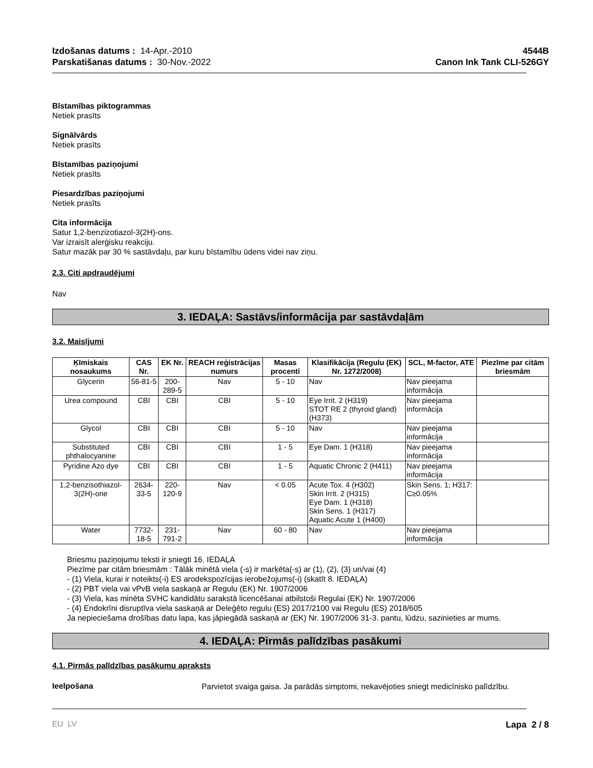Izdošanas datums : 14-Apr.-2010
Parskatišanas datums : 30-Nov.-2022
4544B
Canon Ink Tank CLI-526GY
Bīstamības piktogrammas
Netiek prasīts
Signālvārds
Netiek prasīts
Bīstamības paziņojumi
Netiek prasīts
Piesardzības paziņojumi
Netiek prasīts
Cita informācija
Satur 1,2-benzizotiazol-3(2H)-ons.
Var izraisīt alerģisku reakciju.
Satur mazāk par 30 % sastāvdaļu, par kuru bīstamību ūdens videi nav ziņu.
2.3. Citi apdraudējumi
Nav
3. IEDAĻA: Sastāvs/informācija par sastāvdaļām
3.2. Maisījumi
| Ķīmiskais nosaukums | CAS Nr. | EK Nr. | REACH reģistrācijas numurs | Masas procenti | Klasifikācija (Regulu (EK) Nr. 1272/2008) | SCL, M-factor, ATE | Piezīme par citām briesmām |
| --- | --- | --- | --- | --- | --- | --- | --- |
| Glycerin | 56-81-5 | 200-289-5 | Nav | 5 - 10 | Nav | Nav pieejama informācija | |
| Urea compound | CBI | CBI | CBI | 5 - 10 | Eye Irrit. 2 (H319) STOT RE 2 (thyroid gland) (H373) | Nav pieejama informācija | |
| Glycol | CBI | CBI | CBI | 5 - 10 | Nav | Nav pieejama informācija | |
| Substituted phthalocyanine | CBI | CBI | CBI | 1 - 5 | Eye Dam. 1 (H318) | Nav pieejama informācija | |
| Pyridine Azo dye | CBI | CBI | CBI | 1 - 5 | Aquatic Chronic 2 (H411) | Nav pieejama informācija | |
| 1,2-benzisothiazol-3(2H)-one | 2634-33-5 | 220-120-9 | Nav | < 0.05 | Acute Tox. 4 (H302) Skin Irrit. 2 (H315) Eye Dam. 1 (H318) Skin Sens. 1 (H317) Aquatic Acute 1 (H400) | Skin Sens. 1; H317: C≥0.05% | |
| Water | 7732-18-5 | 231-791-2 | Nav | 60 - 80 | Nav | Nav pieejama informācija | |
Briesmu paziņojumu teksti ir sniegti 16. IEDAĻA
Piezīme par citām briesmām : Tālāk minētā viela (-s) ir marķēta(-s) ar (1), (2), (3) un/vai (4)
- (1) Viela, kurai ir noteikts(-i) ES arodekspozīcijas ierobežojums(-i) (skatīt 8. IEDAĻA)
- (2) PBT viela vai vPvB viela saskaņā ar Regulu (EK) Nr. 1907/2006
- (3) Viela, kas minēta SVHC kandidātu sarakstā licencēšanai atbilstoši Regulai (EK) Nr. 1907/2006
- (4) Endokrīni disruptīva viela saskaņā ar Deleģēto regulu (ES) 2017/2100 vai Regulu (ES) 2018/605
Ja nepieciešama drošības datu lapa, kas jāpiegādā saskaņā ar (EK) Nr. 1907/2006 31-3. pantu, lūdzu, sazinieties ar mums.
4. IEDAĻA: Pirmās palīdzības pasākumi
4.1. Pirmās palīdzības pasākumu apraksts
Ieelpošana
Parvietot svaiga gaisa. Ja parādās simptomi, nekavējoties sniegt medicīnisko palīdzību.
EU LV Lapa 2 / 8